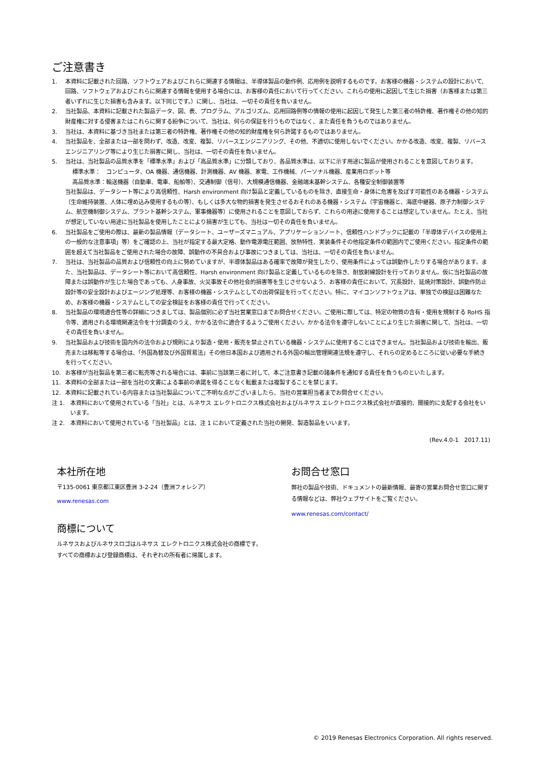ご注意書き
1. 本資料に記載された回路、ソフトウェアおよびこれらに関連する情報は、半導体製品の動作例、応用例を説明するものです。お客様の機器・システムの設計において、回路、ソフトウェアおよびこれらに関連する情報を使用する場合には、お客様の責任において行ってください。これらの使用に起因して生じた損害（お客様または第三者いずれに生じた損害も含みます。以下同じです。）に関し、当社は、一切その責任を負いません。
2. 当社製品、本資料に記載された製品データ、図、表、プログラム、アルゴリズム、応用回路例等の情報の使用に起因して発生した第三者の特許権、著作権その他の知的財産権に対する侵害またはこれらに関する紛争について、当社は、何らの保証を行うものではなく、また責任を負うものではありません。
3. 当社は、本資料に基づき当社または第三者の特許権、著作権その他の知的財産権を何ら許諾するものではありません。
4. 当社製品を、全部または一部を問わず、改造、改変、複製、リバースエンジニアリング、その他、不適切に使用しないでください。かかる改造、改変、複製、リバースエンジニアリング等により生じた損害に関し、当社は、一切その責任を負いません。
5. 当社は、当社製品の品質水準を「標準水準」および「高品質水準」に分類しており、各品質水準は、以下に示す用途に製品が使用されることを意図しております。
標準水準：　コンピュータ、OA 機器、通信機器、計測機器、AV 機器、家電、工作機械、パーソナル機器、産業用ロボット等
高品質水準：輸送機器（自動車、電車、船舶等）、交通制御（信号）、大規模通信機器、金融端末基幹システム、各種安全制御装置等
当社製品は、データシート等により高信頼性、Harsh environment 向け製品と定義しているものを除き、直接生命・身体に危害を及ぼす可能性のある機器・システム（生命維持装置、人体に埋め込み使用するもの等）、もしくは多大な物的損害を発生させるおそれのある機器・システム（宇宙機器と、海底中継器、原子力制御システム、航空機制御システム、プラント基幹システム、軍事機器等）に使用されることを意図しておらず、これらの用途に使用することは想定していません。たとえ、当社が想定していない用途に当社製品を使用したことにより損害が生じても、当社は一切その責任を負いません。
6. 当社製品をご使用の際は、最新の製品情報（データシート、ユーザーズマニュアル、アプリケーションノート、信頼性ハンドブックに記載の「半導体デバイスの使用上の一般的な注意事項」等）をご確認の上、当社が指定する最大定格、動作電源電圧範囲、放熱特性、実装条件その他指定条件の範囲内でご使用ください。指定条件の範囲を超えて当社製品をご使用された場合の故障、誤動作の不具合および事故につきましては、当社は、一切その責任を負いません。
7. 当社は、当社製品の品質および信頼性の向上に努めていますが、半導体製品はある確率で故障が発生したり、使用条件によっては誤動作したりする場合があります。また、当社製品は、データシート等において高信頼性、Harsh environment 向け製品と定義しているものを除き、耐放射線設計を行っておりません。仮に当社製品の故障または誤動作が生じた場合であっても、人身事故、火災事故その他社会的損害等を生じさせないよう、お客様の責任において、冗長設計、延焼対策設計、誤動作防止設計等の安全設計およびエージング処理等、お客様の機器・システムとしての出荷保証を行ってください。特に、マイコンソフトウェアは、単独での検証は困難なため、お客様の機器・システムとしての安全検証をお客様の責任で行ってください。
8. 当社製品の環境適合性等の詳細につきましては、製品個別に必ず当社営業窓口までお問合せください。ご使用に際しては、特定の物質の含有・使用を規制する RoHS 指令等、適用される環境関連法令を十分調査のうえ、かかる法令に適合するようご使用ください。かかる法令を遵守しないことにより生じた損害に関して、当社は、一切その責任を負いません。
9. 当社製品および技術を国内外の法令および規則により製造・使用・販売を禁止されている機器・システムに使用することはできません。当社製品および技術を輸出、販売または移転等する場合は、「外国為替及び外国貿易法」その他日本国および適用される外国の輸出管理関連法規を遵守し、それらの定めるところに従い必要な手続きを行ってください。
10. お客様が当社製品を第三者に転売等される場合には、事前に当該第三者に対して、本ご注意書き記載の諸条件を通知する責任を負うものといたします。
11. 本資料の全部または一部を当社の文書による事前の承諾を得ることなく転載または複製することを禁じます。
12. 本資料に記載されている内容または当社製品についてご不明な点がございましたら、当社の営業担当者までお問合せください。
注 1. 本資料において使用されている「当社」とは、ルネサス エレクトロニクス株式会社およびルネサス エレクトロニクス株式会社が直接的、間接的に支配する会社をいいます。
注 2. 本資料において使用されている「当社製品」とは、注 1 において定義された当社の開発、製造製品をいいます。
(Rev.4.0-1　2017.11)
本社所在地
〒135-0061 東京都江東区豊洲 3-2-24（豊洲フォレシア）
www.renesas.com
商標について
ルネサスおよびルネサスロゴはルネサス エレクトロニクス株式会社の商標です。すべての商標および登録商標は、それぞれの所有者に帰属します。
お問合せ窓口
弊社の製品や技術、ドキュメントの最新情報、最寄の営業お問合せ窓口に関する情報などは、弊社ウェブサイトをご覧ください。
www.renesas.com/contact/
© 2019 Renesas Electronics Corporation. All rights reserved.